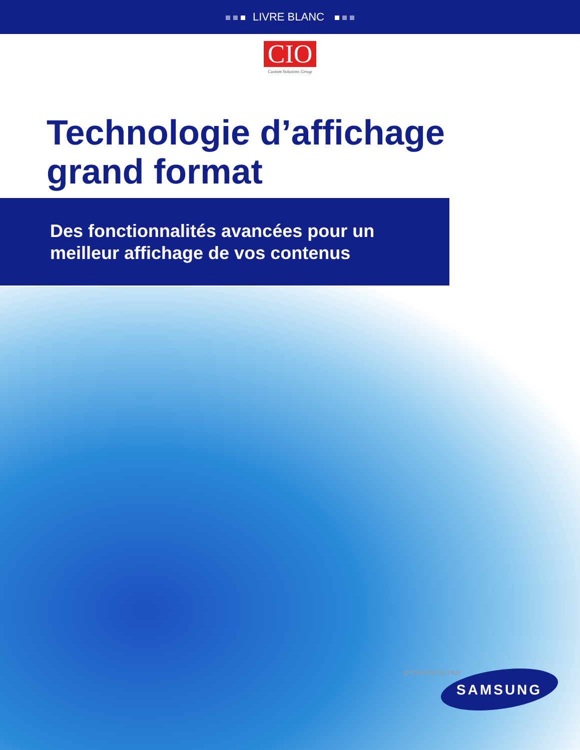LIVRE BLANC
CIO
Custom Solutions Group
Technologie d’affichage
grand format
Des fonctionnalités avancées pour un
meilleur affichage de vos contenus
SPONSORISÉ PAR
SAMSUNG